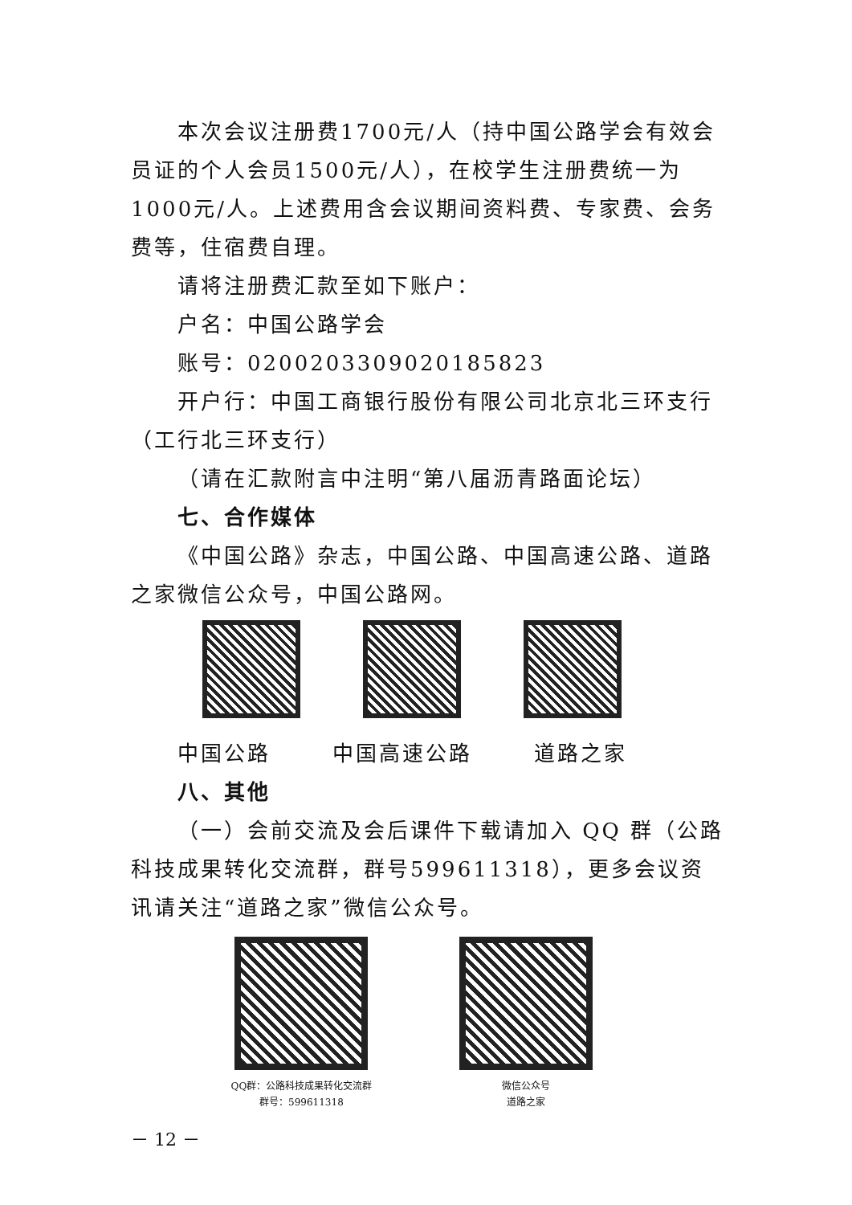本次会议注册费1700元/人（持中国公路学会有效会员证的个人会员1500元/人），在校学生注册费统一为1000元/人。上述费用含会议期间资料费、专家费、会务费等，住宿费自理。
请将注册费汇款至如下账户：
户名：中国公路学会
账号：0200203309020185823
开户行：中国工商银行股份有限公司北京北三环支行（工行北三环支行）
（请在汇款附言中注明“第八届沥青路面论坛）
七、合作媒体
《中国公路》杂志，中国公路、中国高速公路、道路之家微信公众号，中国公路网。
中国公路 中国高速公路 道路之家
八、其他
（一）会前交流及会后课件下载请加入 QQ 群（公路科技成果转化交流群，群号599611318），更多会议资讯请关注“道路之家”微信公众号。
QQ群：公路科技成果转化交流群
群号：599611318
微信公众号
道路之家
－ 12 －